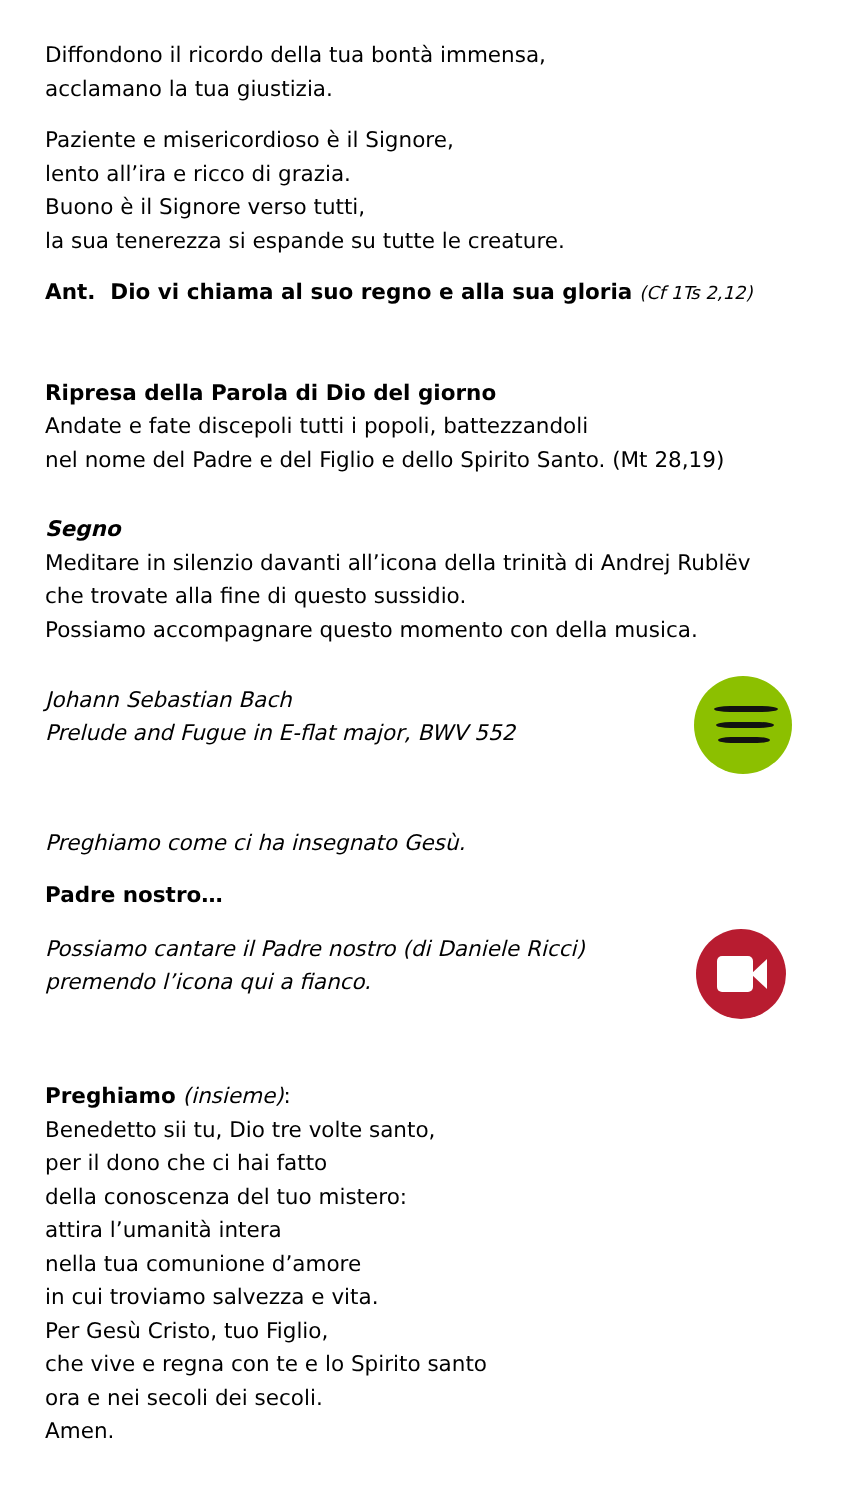Diffondono il ricordo della tua bontà immensa,
acclamano la tua giustizia.
Paziente e misericordioso è il Signore,
lento all’ira e ricco di grazia.
Buono è il Signore verso tutti,
la sua tenerezza si espande su tutte le creature.
Ant. Dio vi chiama al suo regno e alla sua gloria (Cf 1Ts 2,12)
Ripresa della Parola di Dio del giorno
Andate e fate discepoli tutti i popoli, battezzandoli
nel nome del Padre e del Figlio e dello Spirito Santo. (Mt 28,19)
Segno
Meditare in silenzio davanti all’icona della trinità di Andrej Rublëv
che trovate alla fine di questo sussidio.
Possiamo accompagnare questo momento con della musica.
Johann Sebastian Bach
Prelude and Fugue in E-flat major, BWV 552
Preghiamo come ci ha insegnato Gesù.
Padre nostro…
Possiamo cantare il Padre nostro (di Daniele Ricci)
premendo l’icona qui a fianco.
Preghiamo (insieme):
Benedetto sii tu, Dio tre volte santo,
per il dono che ci hai fatto
della conoscenza del tuo mistero:
attira l’umanità intera
nella tua comunione d’amore
in cui troviamo salvezza e vita.
Per Gesù Cristo, tuo Figlio,
che vive e regna con te e lo Spirito santo
ora e nei secoli dei secoli.
Amen.